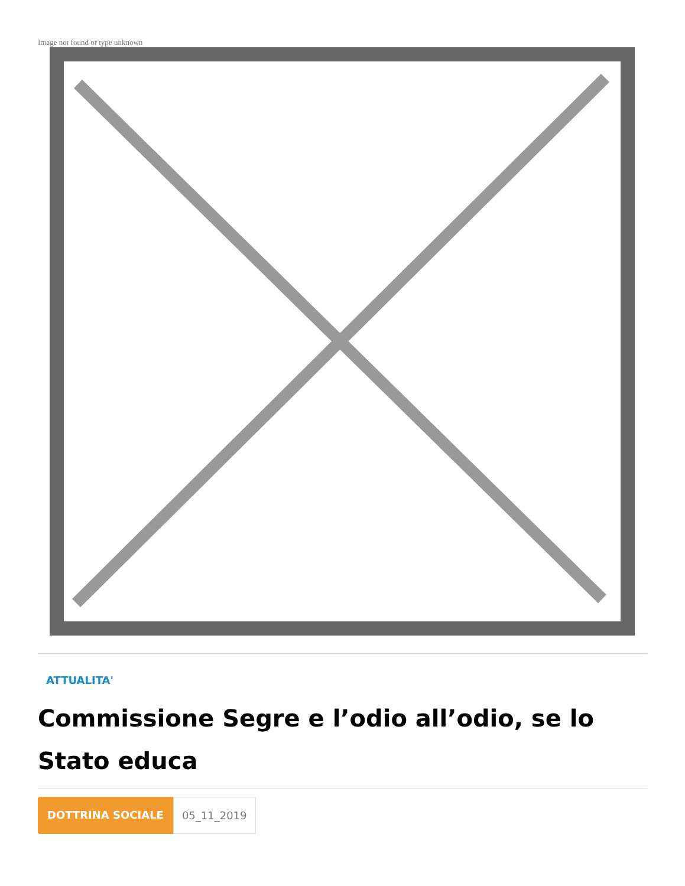Image not found or type unknown
ATTUALITA'
Commissione Segre e l’odio all’odio, se lo Stato educa
DOTTRINA SOCIALE 05_11_2019